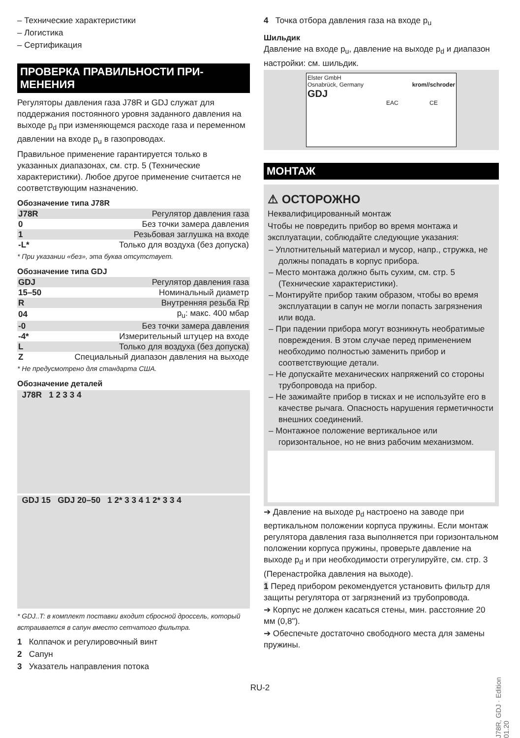– Технические характеристики
– Логистика
– Сертификация
ПРОВЕРКА ПРАВИЛЬНОСТИ ПРИ-МЕНЕНИЯ
Регуляторы давления газа J78R и GDJ служат для поддержания постоянного уровня заданного давления на выходе p<sub>d</sub> при изменяющемся расходе газа и переменном давлении на входе p<sub>u</sub> в газопроводах.
Правильное применение гарантируется только в указанных диапазонах, см. стр. 5 (Технические характеристики). Любое другое применение считается не соответствующим назначению.
Обозначение типа J78R
| J78R | Регулятор давления газа |
| 0 | Без точки замера давления |
| 1 | Резьбовая заглушка на входе |
| -L* | Только для воздуха (без допуска) |
* При указании «без», эта буква отсутствует.
Обозначение типа GDJ
| GDJ | Регулятор давления газа |
| 15–50 | Номинальный диаметр |
| R | Внутренняя резьба Rp |
| 04 | p<sub>u</sub>: макс. 400 мбар |
| -0 | Без точки замера давления |
| -4* | Измерительный штуцер на входе |
| L | Только для воздуха (без допуска) |
| Z | Специальный диапазон давления на выходе |
* Не предусмотрено для стандарта США.
Обозначение деталей
J78R 1 2 3 3 4
GDJ 15 GDJ 20–50 1 2* 3 3 4 1 2* 3 3 4
* GDJ..T: в комплект поставки входит сбросной дроссель, который встраивается в сапун вместо сетчатого фильтра.
1 Колпачок и регулировочный винт
2 Сапун
3 Указатель направления потока
4 Точка отбора давления газа на входе p<sub>u</sub>
Шильдик
Давление на входе p<sub>u</sub>, давление на выходе p<sub>d</sub> и диапазон настройки: см. шильдик.
Elster GmbH
Osnabrück, Germany krom//schroder
GDJ
EAC CE
МОНТАЖ
⚠ ОСТОРОЖНО
Неквалифицированный монтаж
Чтобы не повредить прибор во время монтажа и эксплуатации, соблюдайте следующие указания:
– Уплотнительный материал и мусор, напр., стружка, не должны попадать в корпус прибора.
– Место монтажа должно быть сухим, см. стр. 5 (Технические характеристики).
– Монтируйте прибор таким образом, чтобы во время эксплуатации в сапун не могли попасть загрязнения или вода.
– При падении прибора могут возникнуть необратимые повреждения. В этом случае перед применением необходимо полностью заменить прибор и соответствующие детали.
– Не допускайте механических напряжений со стороны трубопровода на прибор.
– Не зажимайте прибор в тисках и не используйте его в качестве рычага. Опасность нарушения герметичности внешних соединений.
– Монтажное положение вертикальное или горизонтальное, но не вниз рабочим механизмом.
➔ Давление на выходе p<sub>d</sub> настроено на заводе при вертикальном положении корпуса пружины. Если монтаж регулятора давления газа выполняется при горизонтальном положении корпуса пружины, проверьте давление на выходе p<sub>d</sub> и при необходимости отрегулируйте, см. стр. 3 (Перенастройка давления на выходе).
1 Перед прибором рекомендуется установить фильтр для защиты регулятора от загрязнений из трубопровода.
➔ Корпус не должен касаться стены, мин. расстояние 20 мм (0,8").
➔ Обеспечьте достаточно свободного места для замены пружины.
RU-2
J78R, GDJ · Edition 01.20